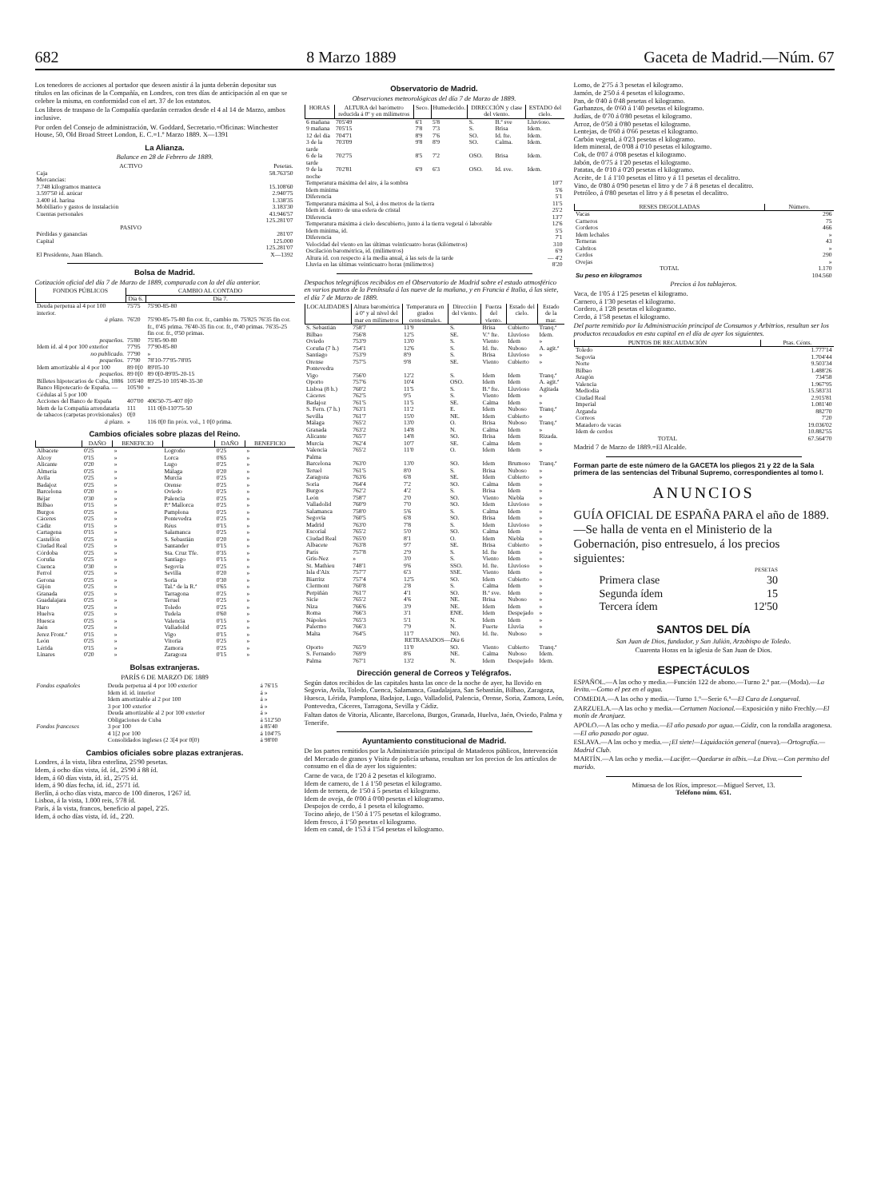682 8 Marzo 1889 Gaceta de Madrid.—Núm. 67
Los tenedores de acciones al portador que deseen asistir á la junta deberán depositar sus títulos en las oficinas de la Compañía, en Londres, con tres días de anticipación al en que se celebre la misma, en conformidad con el art. 37 de los estatutos.
Los libros de traspaso de la Compañía quedarán cerrados desde el 4 al 14 de Marzo, ambos inclusive.
Por orden del Consejo de administración, W. Goddard, Secretario.=Oficinas: Winchester House, 50, Old Broad Street London, E. C.=1.º Marzo 1889. X—1391
La Alianza.
Balance en 28 de Febrero de 1889.
| ACTIVO | Pesetas. |
| Caja | 58.763'50 |
| Mercancías: | |
| 7.748 kilogramos manteca | 15.108'60 |
| 3.597'50 íd. azúcar | 2.940'75 |
| 3.400 íd. harina | 1.338'35 |
| Mobiliario y gastos de instalación | 3.183'30 |
| Cuentas personales | 43.946'57 |
| | 125.281'07 |
| PASIVO | |
| Pérdidas y ganancias | 281'07 |
| Capital | 125.000 |
| | 125.281'07 |
| El Presidente, Juan Blanch. | X—1392 |
Bolsa de Madrid.
Cotización oficial del día 7 de Marzo de 1889, comparada con la del día anterior.
| FONDOS PÚBLICOS | CAMBIO AL CONTADO | |
| --- | --- | --- |
| | Día 6. | Día 7. |
| Deuda perpetua al 4 por 100 interior. | 75'75 | 75'90-85-80 |
| á plazo. | 76'20 | 75'90-85-75-80 fin cor. fr., cambio m. 75'825 76'35 fin cor. fr., 0'45 prima. 76'40-35 fin cor. fr., 0'40 primas. 76'35-25 fin cor. fr., 0'50 primas. |
| pequeños. | 75'80 | 75'85-90-80 |
| Idem íd. al 4 por 100 exterior | 77'95 | 77'90-85-80 |
| no publicado. | 77'90 | » |
| pequeños. | 77'90 | 78'10-77'95-78'05 |
| Idem amortizable al 4 por 100 | 89 0[0 | 89'05-10 |
| pequeños. | 89 0[0 | 89 0[0-89'05-20-15 |
| Billetes hipotecarios de Cuba, 1886 | 105'40 | 89'25-10 105'40-35-30 |
| Banco Hipotecario de España. — Cédulas al 5 por 100 | 105'90 | » |
| Acciones del Banco de España | 407'00 | 406'50-75-407 0[0 |
| Idem de la Compañía arrendataria de tabacos (carpetas provisionales) | 111 0[0 | 111 0[0-110'75-50 |
| á plazo. | » | 116 0[0 fin próx. vol., 1 0[0 prima. |
Cambios oficiales sobre plazas del Reino.
| | DAÑO | BENEFICIO | | DAÑO | BENEFICIO |
| --- | --- | --- | --- | --- | --- |
| Albacete | 0'25 | » | Logroño | 0'25 | » |
| Alcoy | 0'15 | » | Lorca | 0'65 | » |
| Alicante | 0'20 | » | Lugo | 0'25 | » |
| Almería | 0'25 | » | Málaga | 0'20 | » |
| Avila | 0'25 | » | Murcia | 0'25 | » |
| Badajoz | 0'25 | » | Orense | 0'25 | » |
| Barcelona | 0'20 | » | Oviedo | 0'25 | » |
| Béjar | 0'30 | » | Palencia | 0'25 | » |
| Bilbao | 0'15 | » | P.ª Mallorca | 0'25 | » |
| Burgos | 0'25 | » | Pamplona | 0'25 | » |
| Cáceres | 0'25 | » | Pontevedra | 0'25 | » |
| Cádiz | 0'15 | » | Réus | 0'15 | » |
| Cartagena | 0'15 | » | Salamanca | 0'25 | » |
| Castellón | 0'25 | » | S. Sebastián | 0'20 | » |
| Ciudad Real | 0'25 | » | Santander | 0'15 | » |
| Córdoba | 0'25 | » | Sta. Cruz Tfe. | 0'35 | » |
| Coruña | 0'25 | » | Santiago | 0'15 | » |
| Cuenca | 0'30 | » | Segovia | 0'25 | » |
| Ferrol | 0'25 | » | Sevilla | 0'20 | » |
| Gerona | 0'25 | » | Soria | 0'30 | » |
| Gijón | 0'25 | » | Tal.ª de la R.ª | 0'65 | » |
| Granada | 0'25 | » | Tarragona | 0'25 | » |
| Guadalajara | 0'25 | » | Teruel | 0'25 | » |
| Haro | 0'25 | » | Toledo | 0'25 | » |
| Huelva | 0'25 | » | Tudela | 0'60 | » |
| Huesca | 0'25 | » | Valencia | 0'15 | » |
| Jaén | 0'25 | » | Valladolid | 0'25 | » |
| Jerez Front.ª | 0'15 | » | Vigo | 0'15 | » |
| León | 0'25 | » | Vitoria | 0'25 | » |
| Lérida | 0'15 | » | Zamora | 0'25 | » |
| Linares | 0'20 | » | Zaragoza | 0'15 | » |
Bolsas extranjeras.
PARÍS 6 DE MARZO DE 1889
| Fondos españoles | Deuda perpetua al 4 por 100 exterior | á 76'15 |
| | Idem íd. íd. interior | á » |
| | Idem amortizable al 2 por 100 | á » |
| | 3 por 100 exterior | á » |
| | Deuda amortizable al 2 por 100 exterior | á » |
| | Obligaciones de Cuba | á 512'50 |
| Fondos franceses | 3 por 100 | á 85'40 |
| | 4 1[2 por 100 | á 104'75 |
| | Consolidados ingleses (2 3[4 por 0[0) | á 98'00 |
Cambios oficiales sobre plazas extranjeras.
Londres, á la vista, libra esterlina, 25'90 pesetas.
Idem, á ocho días vista, íd. íd., 25'90 á 88 íd.
Idem, á 60 días vista, íd. íd., 25'75 íd.
Idem, á 90 días fecha, íd. íd., 25'71 íd.
Berlín, á ocho días vista, marco de 100 dineros, 1'267 íd.
Lisboa, á la vista, 1.000 reis, 5'78 íd.
París, á la vista, francos, beneficio al papel, 2'25.
Idem, á ocho días vista, íd. íd., 2'20.
Observatorio de Madrid.
Observaciones meteorológicas del día 7 de Marzo de 1889.
| HORAS | ALTURA del barómetro reducida á 0º y en milímetros | Seco. | Humedecido. | DIRECCIÓN y clase del viento. | | ESTADO del cielo. |
| --- | --- | --- | --- | --- | --- | --- |
| 6 mañana | 705'49 | 6'1 | 5'8 | S. | B.ª sve | Lluvioso. |
| 9 mañana | 705'15 | 7'8 | 7'3 | S. | Brisa | Idem. |
| 12 del día | 704'71 | 8'9 | 7'6 | SO. | Id. fte. | Idem. |
| 3 de la tarde | 703'09 | 9'8 | 8'9 | SO. | Calma. | Idem. |
| 6 de la tarde | 702'75 | 8'5 | 7'2 | OSO. | Brisa | Idem. |
| 9 de la noche | 702'81 | 6'9 | 6'3 | OSO. | Id. sve. | Idem. |
| Temperatura máxima del aire, á la sombra | 10'7 |
| Idem mínima | 5'6 |
| Diferencia | 5'1 |
| Temperatura máxima al Sol, á dos metros de la tierra | 11'5 |
| Idem íd. dentro de una esfera de cristal | 25'2 |
| Diferencia | 13'7 |
| Temperatura máxima á cielo descubierto, junto á la tierra vegetal ó laborable | 12'6 |
| Idem mínima, íd. | 5'5 |
| Diferencia | 7'1 |
| Velocidad del viento en las últimas veinticuatro horas (kilómetros) | 310 |
| Oscilación barométrica, íd. (milímetros) | 6'9 |
| Altura íd. con respecto á la media anual, á las seis de la tarde | — 4'2 |
| Lluvia en las últimas veinticuatro horas (milímetros) | 8'20 |
Despachos telegráficos recibidos en el Observatorio de Madrid sobre el estado atmosférico en varios puntos de la Península á las nueve de la mañana, y en Francia é Italia, á las siete, el día 7 de Marzo de 1889.
| LOCALIDADES | Altura barométrica á 0º y al nivel del mar en milímetros | Temperatura en grados centesimales. | Dirección del viento. | Fuerza del viento. | Estado del cielo. | Estado de la mar. |
| --- | --- | --- | --- | --- | --- | --- |
| S. Sebastián | 758'7 | 11'9 | S. | Brisa | Cubierto | Tranq.ª |
| Bilbao | 756'8 | 12'5 | SE. | V.º fte. | Lluvioso | Idem. |
| Oviedo | 753'9 | 13'0 | S. | Viento | Idem | » |
| Coruña (7 h.) | 754'1 | 12'6 | S. | Id. fte. | Nuboso | A. agit.ª |
| Santiago | 753'9 | 8'9 | S. | Brisa | Lluvioso | » |
| Orense | 757'5 | 9'8 | SE. | Viento | Cubierto | » |
| Pontevedra | | | | | | |
| Vigo | 756'0 | 12'2 | S. | Idem | Idem | Tranq.ª |
| Oporto | 757'6 | 10'4 | OSO. | Idem | Idem | A. agit.ª |
| Lisboa (8 h.) | 760'2 | 11'5 | S. | B.ª fte. | Lluvioso | Agitada |
| Cáceres | 762'5 | 9'5 | S. | Viento | Idem | » |
| Badajoz | 761'5 | 11'5 | SE. | Calma | Idem | » |
| S. Fern. (7 h.) | 763'1 | 11'2 | E. | Idem | Nuboso | Tranq.ª |
| Sevilla | 761'7 | 15'0 | NE. | Idem | Cubierto | » |
| Málaga | 765'2 | 13'0 | O. | Brisa | Nuboso | Tranq.ª |
| Granada | 763'2 | 14'8 | N. | Calma | Idem | » |
| Alicante | 765'7 | 14'8 | SO. | Brisa | Idem | Rizada. |
| Murcia | 762'4 | 10'7 | SE. | Calma | Idem | » |
| Valencia | 765'2 | 11'0 | O. | Idem | Idem | » |
| Palma | | | | | | |
| Barcelona | 763'0 | 13'0 | SO. | Idem | Brumoso | Tranq.ª |
| Teruel | 761'5 | 8'0 | S. | Brisa | Nuboso | » |
| Zaragoza | 763'6 | 6'8 | SE. | Idem | Cubierto | » |
| Soria | 764'4 | 7'2 | SO. | Calma | Idem | » |
| Burgos | 762'2 | 4'2 | S. | Brisa | Idem | » |
| León | 758'7 | 2'0 | SO. | Viento | Niebla | » |
| Valladolid | 760'9 | 7'0 | SO. | Idem | Lluvioso | » |
| Salamanca | 758'0 | 5'6 | S. | Calma | Idem | » |
| Segovia | 760'5 | 6'8 | SO. | Brisa | Idem | » |
| Madrid | 763'0 | 7'8 | S. | Idem | Lluvioso | » |
| Escorial | 765'2 | 5'0 | SO. | Calma | Idem | » |
| Ciudad Real | 765'0 | 8'1 | O. | Idem | Niebla | » |
| Albacete | 763'8 | 9'7 | SE. | Brisa | Cubierto | » |
| París | 757'8 | 2'9 | S. | Id. fte | Idem | » |
| Gris-Nez | » | 3'0 | S. | Viento | Idem | » |
| St. Mathieu | 748'1 | 9'6 | SSO. | Id. fte. | Lluvioso | » |
| Isla d'Aix | 757'7 | 6'3 | SSE. | Viento | Idem | » |
| Biarritz | 757'4 | 12'5 | SO. | Idem | Cubierto | » |
| Clermont | 760'8 | 2'8 | S. | Calma | Idem | » |
| Perpiñán | 761'7 | 4'1 | SO. | B.ª sve. | Idem | » |
| Sicie | 765'2 | 4'6 | NE. | Brisa | Nuboso | » |
| Niza | 766'6 | 3'9 | NE. | Idem | Idem | » |
| Roma | 766'3 | 3'1 | ENE. | Idem | Despejado | » |
| Nápoles | 765'3 | 5'1 | N. | Idem | Idem | » |
| Palermo | 766'3 | 7'9 | N. | Fuerte | Lluvia | » |
| Malta | 764'5 | 11'7 | NO. | Id. fte. | Nuboso | » |
| RETRASADOS— Día 6 | | | | | | |
| Oporto | 765'9 | 11'0 | SO. | Viento | Cubierto | Tranq.ª |
| S. Fernando | 769'9 | 8'6 | NE. | Calma | Nuboso | Idem. |
| Palma | 767'1 | 13'2 | N. | Idem | Despejado | Idem. |
Dirección general de Correos y Telégrafos.
Según datos recibidos de las capitales hasta las once de la noche de ayer, ha llovido en Segovia, Avila, Toledo, Cuenca, Salamanca, Guadalajara, San Sebastián, Bilbao, Zaragoza, Huesca, Lérida, Pamplona, Badajoz, Lugo, Valladolid, Palencia, Orense, Soria, Zamora, León, Pontevedra, Cáceres, Tarragona, Sevilla y Cádiz.
Faltan datos de Vitoria, Alicante, Barcelona, Burgos, Granada, Huelva, Jaén, Oviedo, Palma y Tenerife.
Ayuntamiento constitucional de Madrid.
De los partes remitidos por la Administración principal de Mataderos públicos, Intervención del Mercado de granos y Visita de policía urbana, resultan ser los precios de los artículos de consumo en el día de ayer los siguientes:
Carne de vaca, de 1'20 á 2 pesetas el kilogramo.
Idem de carnero, de 1 á 1'50 pesetas el kilogramo.
Idem de ternera, de 1'50 á 5 pesetas el kilogramo.
Idem de oveja, de 0'00 á 0'00 pesetas el kilogramo.
Despojos de cerdo, á 1 peseta el kilogramo.
Tocino añejo, de 1'50 á 1'75 pesetas el kilogramo.
Idem fresco, á 1'50 pesetas el kilogramo.
Idem en canal, de 1'53 á 1'54 pesetas el kilogramo.
Lomo, de 2'75 á 3 pesetas el kilogramo.
Jamón, de 2'50 á 4 pesetas el kilogramo.
Pan, de 0'40 á 0'48 pesetas el kilogramo.
Garbanzos, de 0'60 á 1'40 pesetas el kilogramo.
Judías, de 0'70 á 0'80 pesetas el kilogramo.
Arroz, de 0'50 á 0'80 pesetas el kilogramo.
Lentejas, de 0'60 á 0'66 pesetas el kilogramo.
Carbón vegetal, á 0'23 pesetas el kilogramo.
Idem mineral, de 0'08 á 0'10 pesetas el kilogramo.
Cok, de 0'07 á 0'08 pesetas el kilogramo.
Jabón, de 0'75 á 1'20 pesetas el kilogramo.
Patatas, de 0'10 á 0'20 pesetas el kilogramo.
Aceite, de 1 á 1'10 pesetas el litro y á 11 pesetas el decalitro.
Vino, de 0'80 á 0'90 pesetas el litro y de 7 á 8 pesetas el decalitro.
Petróleo, á 0'80 pesetas el litro y á 8 pesetas el decalitro.
| RESES DEGOLLADAS | Número. |
| --- | --- |
| Vacas | 296 |
| Carneros | 75 |
| Corderos | 466 |
| Idem lechales | » |
| Terneras | 43 |
| Cabritos | » |
| Cerdos | 290 |
| Ovejas | » |
| TOTAL | 1.170 |
| Su peso en kilogramos | 104.560 |
Precios á los tablajeros.
Vaca, de 1'05 á 1'25 pesetas el kilogramo.
Carnero, á 1'30 pesetas el kilogramo.
Cordero, á 1'28 pesetas el kilogramo.
Cerdo, á 1'58 pesetas el kilogramo.
Del parte remitido por la Administración principal de Consumos y Arbitrios, resultan ser los productos recaudados en esta capital en el día de ayer los siguientes.
| PUNTOS DE RECAUDACIÓN | Ptas. Cénts. |
| --- | --- |
| Toledo | 1.777'14 |
| Segovia | 1.704'44 |
| Norte | 9.503'34 |
| Bilbao | 1.488'26 |
| Aragón | 734'58 |
| Valencia | 1.967'95 |
| Mediodía | 15.583'31 |
| Ciudad Real | 2.915'81 |
| Imperial | 1.081'40 |
| Arganda | 882'70 |
| Correos | 7'20 |
| Matadero de vacas | 19.036'02 |
| Idem de cerdos | 10.882'55 |
| TOTAL | 67.564'70 |
Madrid 7 de Marzo de 1889.=El Alcalde.
Forman parte de este número de la GACETA los pliegos 21 y 22 de la Sala primera de las sentencias del Tribunal Supremo, correspondientes al tomo I.
ANUNCIOS
GUÍA OFICIAL DE ESPAÑA PARA el año de 1889.—Se halla de venta en el Ministerio de la Gobernación, piso entresuelo, á los precios siguientes:
| | PESETAS |
| Primera clase | 30 |
| Segunda ídem | 15 |
| Tercera ídem | 12'50 |
SANTOS DEL DÍA
San Juan de Dios, fundador, y San Julián, Arzobispo de Toledo.
Cuarenta Horas en la iglesia de San Juan de Dios.
ESPECTÁCULOS
ESPAÑOL.—A las ocho y media.—Función 122 de abono.—Turno 2.º par.—(Moda).—La levita.—Como el pez en el agua.
COMEDIA.—A las ocho y media.—Turno 1.º—Serie 6.ª—El Cura de Longueval.
ZARZUELA.—A las ocho y media.—Certamen Nacional.—Exposición y niño Frechly.—El motín de Aranjuez.
APOLO.—A las ocho y media.—El año pasado por agua.—Cádiz, con la rondalla aragonesa.—El año pasado por agua.
ESLAVA.—A las ocho y media.—¡El siete!—Liquidación general (nueva).—Ortografía.—Madrid Club.
MARTÍN.—A las ocho y media.—Lucifer.—Quedarse in albis.—La Diva.—Con permiso del marido.
Minuesa de los Ríos, impresor.—Miguel Servet, 13.
Teléfono núm. 651.